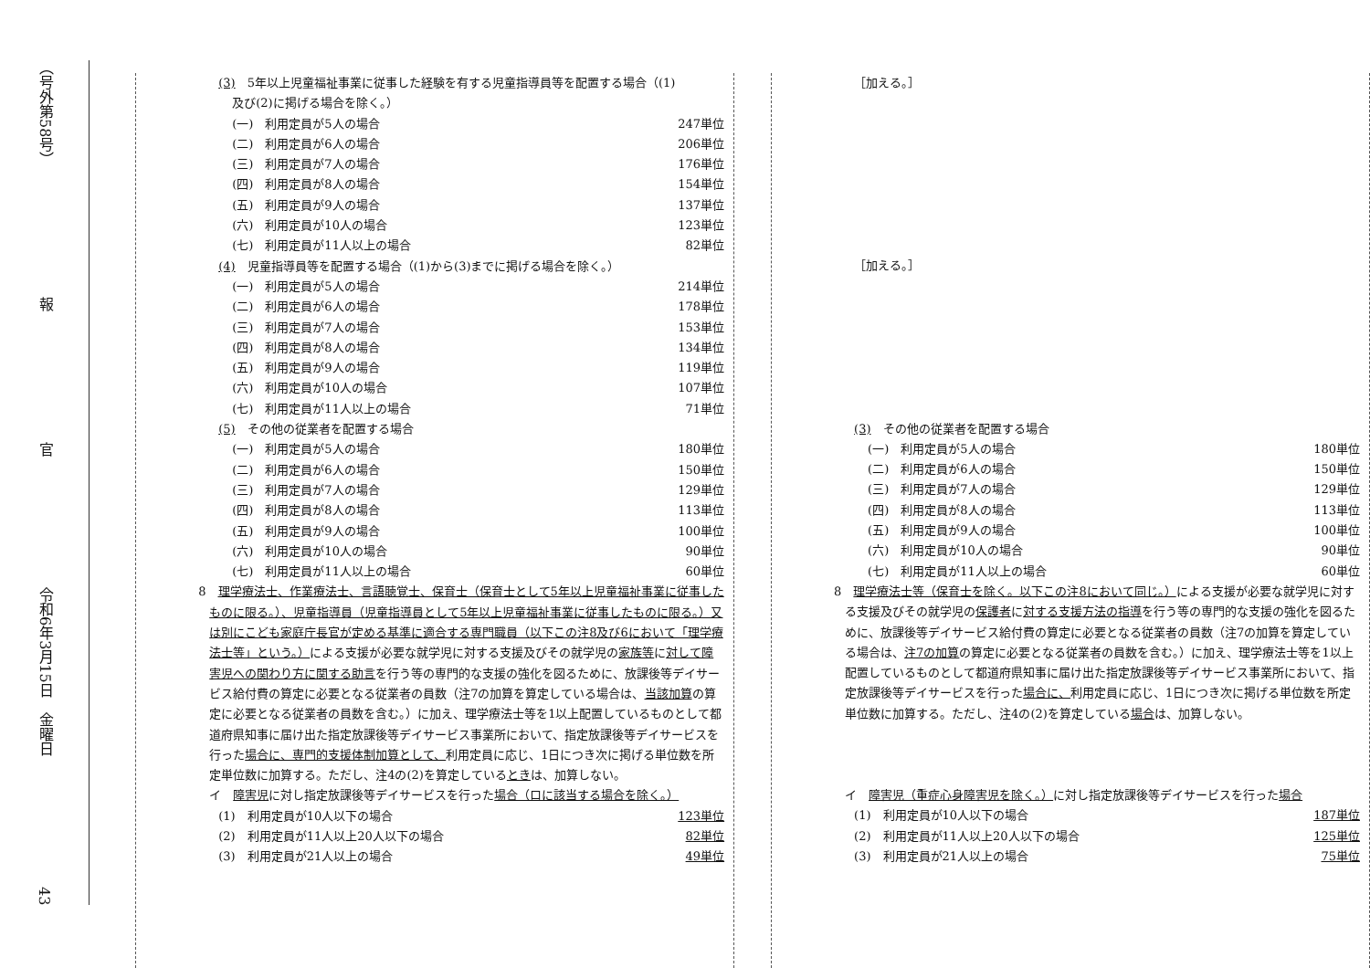（号外第58号）
報
官
令和6年3月15日　金曜日
43
(3)　5年以上児童福祉事業に従事した経験を有する児童指導員等を配置する場合（(1)
及び(2)に掲げる場合を除く。）
(一)　利用定員が5人の場合 247単位
(二)　利用定員が6人の場合 206単位
(三)　利用定員が7人の場合 176単位
(四)　利用定員が8人の場合 154単位
(五)　利用定員が9人の場合 137単位
(六)　利用定員が10人の場合 123単位
(七)　利用定員が11人以上の場合 82単位
(4)　児童指導員等を配置する場合（(1)から(3)までに掲げる場合を除く。）
(一)　利用定員が5人の場合 214単位
(二)　利用定員が6人の場合 178単位
(三)　利用定員が7人の場合 153単位
(四)　利用定員が8人の場合 134単位
(五)　利用定員が9人の場合 119単位
(六)　利用定員が10人の場合 107単位
(七)　利用定員が11人以上の場合 71単位
(5)　その他の従業者を配置する場合
(一)　利用定員が5人の場合 180単位
(二)　利用定員が6人の場合 150単位
(三)　利用定員が7人の場合 129単位
(四)　利用定員が8人の場合 113単位
(五)　利用定員が9人の場合 100単位
(六)　利用定員が10人の場合 90単位
(七)　利用定員が11人以上の場合 60単位
8　理学療法士、作業療法士、言語聴覚士、保育士（保育士として5年以上児童福祉事業に従事したものに限る。）、児童指導員（児童指導員として5年以上児童福祉事業に従事したものに限る。）又は別にこども家庭庁長官が定める基準に適合する専門職員（以下この注8及び6において「理学療法士等」という。）による支援が必要な就学児に対する支援及びその就学児の家族等に対して障害児への関わり方に関する助言を行う等の専門的な支援の強化を図るために、放課後等デイサービス給付費の算定に必要となる従業者の員数（注7の加算を算定している場合は、当該加算の算定に必要となる従業者の員数を含む。）に加え、理学療法士等を1以上配置しているものとして都道府県知事に届け出た指定放課後等デイサービス事業所において、指定放課後等デイサービスを行った場合に、専門的支援体制加算として、利用定員に応じ、1日につき次に掲げる単位数を所定単位数に加算する。ただし、注4の(2)を算定しているときは、加算しない。
イ　障害児に対し指定放課後等デイサービスを行った場合（ロに該当する場合を除く。）
(1)　利用定員が10人以下の場合 123単位
(2)　利用定員が11人以上20人以下の場合 82単位
(3)　利用定員が21人以上の場合 49単位
［加える。］
［加える。］
(3)　その他の従業者を配置する場合
(一)　利用定員が5人の場合 180単位
(二)　利用定員が6人の場合 150単位
(三)　利用定員が7人の場合 129単位
(四)　利用定員が8人の場合 113単位
(五)　利用定員が9人の場合 100単位
(六)　利用定員が10人の場合 90単位
(七)　利用定員が11人以上の場合 60単位
8　理学療法士等（保育士を除く。以下この注8において同じ。）による支援が必要な就学児に対する支援及びその就学児の保護者に対する支援方法の指導を行う等の専門的な支援の強化を図るために、放課後等デイサービス給付費の算定に必要となる従業者の員数（注7の加算を算定している場合は、注7の加算の算定に必要となる従業者の員数を含む。）に加え、理学療法士等を1以上配置しているものとして都道府県知事に届け出た指定放課後等デイサービス事業所において、指定放課後等デイサービスを行った場合に、利用定員に応じ、1日につき次に掲げる単位数を所定単位数に加算する。ただし、注4の(2)を算定している場合は、加算しない。
イ　障害児（重症心身障害児を除く。）に対し指定放課後等デイサービスを行った場合
(1)　利用定員が10人以下の場合 187単位
(2)　利用定員が11人以上20人以下の場合 125単位
(3)　利用定員が21人以上の場合 75単位